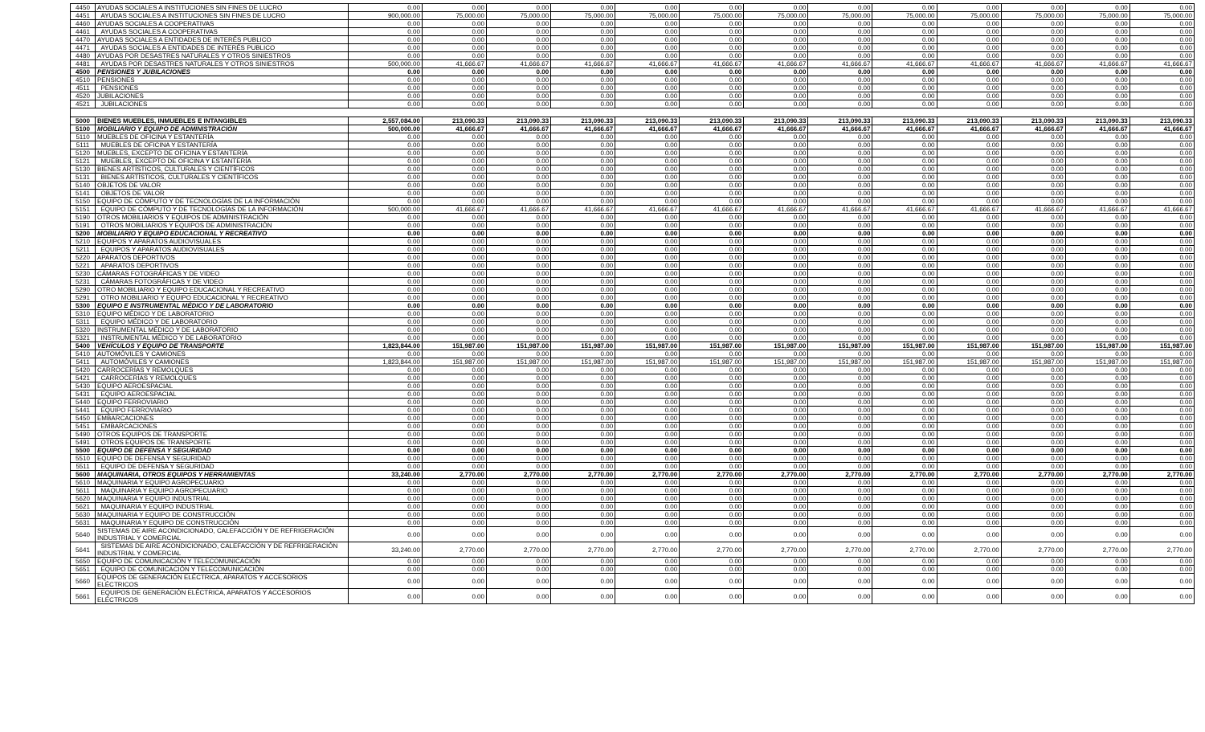| 4450 | AYUDAS SOCIALES A INSTITUCIONES SIN FINES DE LUCRO | 0.00 | 0.00 | 0.00 | 0.00 | 0.00 | 0.00 | 0.00 | 0.00 | 0.00 | 0.00 | 0.00 | 0.00 | 0.00 |
| 4451 | AYUDAS SOCIALES A INSTITUCIONES SIN FINES DE LUCRO | 900,000.00 | 75,000.00 | 75,000.00 | 75,000.00 | 75,000.00 | 75,000.00 | 75,000.00 | 75,000.00 | 75,000.00 | 75,000.00 | 75,000.00 | 75,000.00 | 75,000.00 |
| 4460 | AYUDAS SOCIALES A COOPERATIVAS | 0.00 | 0.00 | 0.00 | 0.00 | 0.00 | 0.00 | 0.00 | 0.00 | 0.00 | 0.00 | 0.00 | 0.00 | 0.00 |
| 4461 | AYUDAS SOCIALES A COOPERATIVAS | 0.00 | 0.00 | 0.00 | 0.00 | 0.00 | 0.00 | 0.00 | 0.00 | 0.00 | 0.00 | 0.00 | 0.00 | 0.00 |
| 4470 | AYUDAS SOCIALES A ENTIDADES DE INTERÉS PUBLICO | 0.00 | 0.00 | 0.00 | 0.00 | 0.00 | 0.00 | 0.00 | 0.00 | 0.00 | 0.00 | 0.00 | 0.00 | 0.00 |
| 4471 | AYUDAS SOCIALES A ENTIDADES DE INTERÉS PUBLICO | 0.00 | 0.00 | 0.00 | 0.00 | 0.00 | 0.00 | 0.00 | 0.00 | 0.00 | 0.00 | 0.00 | 0.00 | 0.00 |
| 4480 | AYUDAS POR DESASTRES NATURALES Y OTROS SINIESTROS | 0.00 | 0.00 | 0.00 | 0.00 | 0.00 | 0.00 | 0.00 | 0.00 | 0.00 | 0.00 | 0.00 | 0.00 | 0.00 |
| 4481 | AYUDAS POR DESASTRES NATURALES Y OTROS SINIESTROS | 500,000.00 | 41,666.67 | 41,666.67 | 41,666.67 | 41,666.67 | 41,666.67 | 41,666.67 | 41,666.67 | 41,666.67 | 41,666.67 | 41,666.67 | 41,666.67 | 41,666.67 |
| 4500 | PENSIONES Y JUBILACIONES | 0.00 | 0.00 | 0.00 | 0.00 | 0.00 | 0.00 | 0.00 | 0.00 | 0.00 | 0.00 | 0.00 | 0.00 | 0.00 |
| 4510 | PENSIONES | 0.00 | 0.00 | 0.00 | 0.00 | 0.00 | 0.00 | 0.00 | 0.00 | 0.00 | 0.00 | 0.00 | 0.00 | 0.00 |
| 4511 | PENSIONES | 0.00 | 0.00 | 0.00 | 0.00 | 0.00 | 0.00 | 0.00 | 0.00 | 0.00 | 0.00 | 0.00 | 0.00 | 0.00 |
| 4520 | JUBILACIONES | 0.00 | 0.00 | 0.00 | 0.00 | 0.00 | 0.00 | 0.00 | 0.00 | 0.00 | 0.00 | 0.00 | 0.00 | 0.00 |
| 4521 | JUBILACIONES | 0.00 | 0.00 | 0.00 | 0.00 | 0.00 | 0.00 | 0.00 | 0.00 | 0.00 | 0.00 | 0.00 | 0.00 | 0.00 |
| 5000 | BIENES MUEBLES, INMUEBLES E INTANGIBLES | 2,557,084.00 | 213,090.33 | 213,090.33 | 213,090.33 | 213,090.33 | 213,090.33 | 213,090.33 | 213,090.33 | 213,090.33 | 213,090.33 | 213,090.33 | 213,090.33 | 213,090.33 |
| 5100 | MOBILIARIO Y EQUIPO DE ADMINISTRACIÓN | 500,000.00 | 41,666.67 | 41,666.67 | 41,666.67 | 41,666.67 | 41,666.67 | 41,666.67 | 41,666.67 | 41,666.67 | 41,666.67 | 41,666.67 | 41,666.67 | 41,666.67 |
| 5110 | MUEBLES DE OFICINA Y ESTANTERÍA | 0.00 | 0.00 | 0.00 | 0.00 | 0.00 | 0.00 | 0.00 | 0.00 | 0.00 | 0.00 | 0.00 | 0.00 | 0.00 |
| 5111 | MUEBLES DE OFICINA Y ESTANTERÍA | 0.00 | 0.00 | 0.00 | 0.00 | 0.00 | 0.00 | 0.00 | 0.00 | 0.00 | 0.00 | 0.00 | 0.00 | 0.00 |
| 5120 | MUEBLES, EXCEPTO DE OFICINA Y ESTANTERÍA | 0.00 | 0.00 | 0.00 | 0.00 | 0.00 | 0.00 | 0.00 | 0.00 | 0.00 | 0.00 | 0.00 | 0.00 | 0.00 |
| 5121 | MUEBLES, EXCEPTO DE OFICINA Y ESTANTERÍA | 0.00 | 0.00 | 0.00 | 0.00 | 0.00 | 0.00 | 0.00 | 0.00 | 0.00 | 0.00 | 0.00 | 0.00 | 0.00 |
| 5130 | BIENES ARTÍSTICOS, CULTURALES Y CIENTÍFICOS | 0.00 | 0.00 | 0.00 | 0.00 | 0.00 | 0.00 | 0.00 | 0.00 | 0.00 | 0.00 | 0.00 | 0.00 | 0.00 |
| 5131 | BIENES ARTÍSTICOS, CULTURALES Y CIENTÍFICOS | 0.00 | 0.00 | 0.00 | 0.00 | 0.00 | 0.00 | 0.00 | 0.00 | 0.00 | 0.00 | 0.00 | 0.00 | 0.00 |
| 5140 | OBJETOS DE VALOR | 0.00 | 0.00 | 0.00 | 0.00 | 0.00 | 0.00 | 0.00 | 0.00 | 0.00 | 0.00 | 0.00 | 0.00 | 0.00 |
| 5141 | OBJETOS DE VALOR | 0.00 | 0.00 | 0.00 | 0.00 | 0.00 | 0.00 | 0.00 | 0.00 | 0.00 | 0.00 | 0.00 | 0.00 | 0.00 |
| 5150 | EQUIPO DE CÓMPUTO Y DE TECNOLOGÍAS DE LA INFORMACIÓN | 0.00 | 0.00 | 0.00 | 0.00 | 0.00 | 0.00 | 0.00 | 0.00 | 0.00 | 0.00 | 0.00 | 0.00 | 0.00 |
| 5151 | EQUIPO DE CÓMPUTO Y DE TECNOLOGÍAS DE LA INFORMACIÓN | 500,000.00 | 41,666.67 | 41,666.67 | 41,666.67 | 41,666.67 | 41,666.67 | 41,666.67 | 41,666.67 | 41,666.67 | 41,666.67 | 41,666.67 | 41,666.67 | 41,666.67 |
| 5190 | OTROS MOBILIARIOS Y EQUIPOS DE ADMINISTRACIÓN | 0.00 | 0.00 | 0.00 | 0.00 | 0.00 | 0.00 | 0.00 | 0.00 | 0.00 | 0.00 | 0.00 | 0.00 | 0.00 |
| 5191 | OTROS MOBILIARIOS Y EQUIPOS DE ADMINISTRACIÓN | 0.00 | 0.00 | 0.00 | 0.00 | 0.00 | 0.00 | 0.00 | 0.00 | 0.00 | 0.00 | 0.00 | 0.00 | 0.00 |
| 5200 | MOBILIARIO Y EQUIPO EDUCACIONAL Y RECREATIVO | 0.00 | 0.00 | 0.00 | 0.00 | 0.00 | 0.00 | 0.00 | 0.00 | 0.00 | 0.00 | 0.00 | 0.00 | 0.00 |
| 5210 | EQUIPOS Y APARATOS AUDIOVISUALES | 0.00 | 0.00 | 0.00 | 0.00 | 0.00 | 0.00 | 0.00 | 0.00 | 0.00 | 0.00 | 0.00 | 0.00 | 0.00 |
| 5211 | EQUIPOS Y APARATOS AUDIOVISUALES | 0.00 | 0.00 | 0.00 | 0.00 | 0.00 | 0.00 | 0.00 | 0.00 | 0.00 | 0.00 | 0.00 | 0.00 | 0.00 |
| 5220 | APARATOS DEPORTIVOS | 0.00 | 0.00 | 0.00 | 0.00 | 0.00 | 0.00 | 0.00 | 0.00 | 0.00 | 0.00 | 0.00 | 0.00 | 0.00 |
| 5221 | APARATOS DEPORTIVOS | 0.00 | 0.00 | 0.00 | 0.00 | 0.00 | 0.00 | 0.00 | 0.00 | 0.00 | 0.00 | 0.00 | 0.00 | 0.00 |
| 5230 | CÁMARAS FOTOGRÁFICAS Y DE VIDEO | 0.00 | 0.00 | 0.00 | 0.00 | 0.00 | 0.00 | 0.00 | 0.00 | 0.00 | 0.00 | 0.00 | 0.00 | 0.00 |
| 5231 | CÁMARAS FOTOGRÁFICAS Y DE VIDEO | 0.00 | 0.00 | 0.00 | 0.00 | 0.00 | 0.00 | 0.00 | 0.00 | 0.00 | 0.00 | 0.00 | 0.00 | 0.00 |
| 5290 | OTRO MOBILIARIO Y EQUIPO EDUCACIONAL Y RECREATIVO | 0.00 | 0.00 | 0.00 | 0.00 | 0.00 | 0.00 | 0.00 | 0.00 | 0.00 | 0.00 | 0.00 | 0.00 | 0.00 |
| 5291 | OTRO MOBILIARIO Y EQUIPO EDUCACIONAL Y RECREATIVO | 0.00 | 0.00 | 0.00 | 0.00 | 0.00 | 0.00 | 0.00 | 0.00 | 0.00 | 0.00 | 0.00 | 0.00 | 0.00 |
| 5300 | EQUIPO E INSTRUMENTAL MÉDICO Y DE LABORATORIO | 0.00 | 0.00 | 0.00 | 0.00 | 0.00 | 0.00 | 0.00 | 0.00 | 0.00 | 0.00 | 0.00 | 0.00 | 0.00 |
| 5310 | EQUIPO MÉDICO Y DE LABORATORIO | 0.00 | 0.00 | 0.00 | 0.00 | 0.00 | 0.00 | 0.00 | 0.00 | 0.00 | 0.00 | 0.00 | 0.00 | 0.00 |
| 5311 | EQUIPO MÉDICO Y DE LABORATORIO | 0.00 | 0.00 | 0.00 | 0.00 | 0.00 | 0.00 | 0.00 | 0.00 | 0.00 | 0.00 | 0.00 | 0.00 | 0.00 |
| 5320 | INSTRUMENTAL MÉDICO Y DE LABORATORIO | 0.00 | 0.00 | 0.00 | 0.00 | 0.00 | 0.00 | 0.00 | 0.00 | 0.00 | 0.00 | 0.00 | 0.00 | 0.00 |
| 5321 | INSTRUMENTAL MÉDICO Y DE LABORATORIO | 0.00 | 0.00 | 0.00 | 0.00 | 0.00 | 0.00 | 0.00 | 0.00 | 0.00 | 0.00 | 0.00 | 0.00 | 0.00 |
| 5400 | VEHÍCULOS Y EQUIPO DE TRANSPORTE | 1,823,844.00 | 151,987.00 | 151,987.00 | 151,987.00 | 151,987.00 | 151,987.00 | 151,987.00 | 151,987.00 | 151,987.00 | 151,987.00 | 151,987.00 | 151,987.00 | 151,987.00 |
| 5410 | AUTOMÓVILES Y CAMIONES | 0.00 | 0.00 | 0.00 | 0.00 | 0.00 | 0.00 | 0.00 | 0.00 | 0.00 | 0.00 | 0.00 | 0.00 | 0.00 |
| 5411 | AUTOMÓVILES Y CAMIONES | 1,823,844.00 | 151,987.00 | 151,987.00 | 151,987.00 | 151,987.00 | 151,987.00 | 151,987.00 | 151,987.00 | 151,987.00 | 151,987.00 | 151,987.00 | 151,987.00 | 151,987.00 |
| 5420 | CARROCERÍAS Y REMOLQUES | 0.00 | 0.00 | 0.00 | 0.00 | 0.00 | 0.00 | 0.00 | 0.00 | 0.00 | 0.00 | 0.00 | 0.00 | 0.00 |
| 5421 | CARROCERÍAS Y REMOLQUES | 0.00 | 0.00 | 0.00 | 0.00 | 0.00 | 0.00 | 0.00 | 0.00 | 0.00 | 0.00 | 0.00 | 0.00 | 0.00 |
| 5430 | EQUIPO AEROESPACIAL | 0.00 | 0.00 | 0.00 | 0.00 | 0.00 | 0.00 | 0.00 | 0.00 | 0.00 | 0.00 | 0.00 | 0.00 | 0.00 |
| 5431 | EQUIPO AEROESPACIAL | 0.00 | 0.00 | 0.00 | 0.00 | 0.00 | 0.00 | 0.00 | 0.00 | 0.00 | 0.00 | 0.00 | 0.00 | 0.00 |
| 5440 | EQUIPO FERROVIARIO | 0.00 | 0.00 | 0.00 | 0.00 | 0.00 | 0.00 | 0.00 | 0.00 | 0.00 | 0.00 | 0.00 | 0.00 | 0.00 |
| 5441 | EQUIPO FERROVIARIO | 0.00 | 0.00 | 0.00 | 0.00 | 0.00 | 0.00 | 0.00 | 0.00 | 0.00 | 0.00 | 0.00 | 0.00 | 0.00 |
| 5450 | EMBARCACIONES | 0.00 | 0.00 | 0.00 | 0.00 | 0.00 | 0.00 | 0.00 | 0.00 | 0.00 | 0.00 | 0.00 | 0.00 | 0.00 |
| 5451 | EMBARCACIONES | 0.00 | 0.00 | 0.00 | 0.00 | 0.00 | 0.00 | 0.00 | 0.00 | 0.00 | 0.00 | 0.00 | 0.00 | 0.00 |
| 5490 | OTROS EQUIPOS DE TRANSPORTE | 0.00 | 0.00 | 0.00 | 0.00 | 0.00 | 0.00 | 0.00 | 0.00 | 0.00 | 0.00 | 0.00 | 0.00 | 0.00 |
| 5491 | OTROS EQUIPOS DE TRANSPORTE | 0.00 | 0.00 | 0.00 | 0.00 | 0.00 | 0.00 | 0.00 | 0.00 | 0.00 | 0.00 | 0.00 | 0.00 | 0.00 |
| 5500 | EQUIPO DE DEFENSA Y SEGURIDAD | 0.00 | 0.00 | 0.00 | 0.00 | 0.00 | 0.00 | 0.00 | 0.00 | 0.00 | 0.00 | 0.00 | 0.00 | 0.00 |
| 5510 | EQUIPO DE DEFENSA Y SEGURIDAD | 0.00 | 0.00 | 0.00 | 0.00 | 0.00 | 0.00 | 0.00 | 0.00 | 0.00 | 0.00 | 0.00 | 0.00 | 0.00 |
| 5511 | EQUIPO DE DEFENSA Y SEGURIDAD | 0.00 | 0.00 | 0.00 | 0.00 | 0.00 | 0.00 | 0.00 | 0.00 | 0.00 | 0.00 | 0.00 | 0.00 | 0.00 |
| 5600 | MAQUINARIA, OTROS EQUIPOS Y HERRAMIENTAS | 33,240.00 | 2,770.00 | 2,770.00 | 2,770.00 | 2,770.00 | 2,770.00 | 2,770.00 | 2,770.00 | 2,770.00 | 2,770.00 | 2,770.00 | 2,770.00 | 2,770.00 |
| 5610 | MAQUINARIA Y EQUIPO AGROPECUARIO | 0.00 | 0.00 | 0.00 | 0.00 | 0.00 | 0.00 | 0.00 | 0.00 | 0.00 | 0.00 | 0.00 | 0.00 | 0.00 |
| 5611 | MAQUINARIA Y EQUIPO AGROPECUARIO | 0.00 | 0.00 | 0.00 | 0.00 | 0.00 | 0.00 | 0.00 | 0.00 | 0.00 | 0.00 | 0.00 | 0.00 | 0.00 |
| 5620 | MAQUINARIA Y EQUIPO INDUSTRIAL | 0.00 | 0.00 | 0.00 | 0.00 | 0.00 | 0.00 | 0.00 | 0.00 | 0.00 | 0.00 | 0.00 | 0.00 | 0.00 |
| 5621 | MAQUINARIA Y EQUIPO INDUSTRIAL | 0.00 | 0.00 | 0.00 | 0.00 | 0.00 | 0.00 | 0.00 | 0.00 | 0.00 | 0.00 | 0.00 | 0.00 | 0.00 |
| 5630 | MAQUINARIA Y EQUIPO DE CONSTRUCCIÓN | 0.00 | 0.00 | 0.00 | 0.00 | 0.00 | 0.00 | 0.00 | 0.00 | 0.00 | 0.00 | 0.00 | 0.00 | 0.00 |
| 5631 | MAQUINARIA Y EQUIPO DE CONSTRUCCIÓN | 0.00 | 0.00 | 0.00 | 0.00 | 0.00 | 0.00 | 0.00 | 0.00 | 0.00 | 0.00 | 0.00 | 0.00 | 0.00 |
| 5640 | SISTEMAS DE AIRE ACONDICIONADO, CALEFACCIÓN Y DE REFRIGERACIÓN INDUSTRIAL Y COMERCIAL | 0.00 | 0.00 | 0.00 | 0.00 | 0.00 | 0.00 | 0.00 | 0.00 | 0.00 | 0.00 | 0.00 | 0.00 | 0.00 |
| 5641 | SISTEMAS DE AIRE ACONDICIONADO, CALEFACCIÓN Y DE REFRIGERACIÓN INDUSTRIAL Y COMERCIAL | 33,240.00 | 2,770.00 | 2,770.00 | 2,770.00 | 2,770.00 | 2,770.00 | 2,770.00 | 2,770.00 | 2,770.00 | 2,770.00 | 2,770.00 | 2,770.00 | 2,770.00 |
| 5650 | EQUIPO DE COMUNICACIÓN Y TELECOMUNICACIÓN | 0.00 | 0.00 | 0.00 | 0.00 | 0.00 | 0.00 | 0.00 | 0.00 | 0.00 | 0.00 | 0.00 | 0.00 | 0.00 |
| 5651 | EQUIPO DE COMUNICACIÓN Y TELECOMUNICACIÓN | 0.00 | 0.00 | 0.00 | 0.00 | 0.00 | 0.00 | 0.00 | 0.00 | 0.00 | 0.00 | 0.00 | 0.00 | 0.00 |
| 5660 | EQUIPOS DE GENERACIÓN ELÉCTRICA, APARATOS Y ACCESORIOS ELÉCTRICOS | 0.00 | 0.00 | 0.00 | 0.00 | 0.00 | 0.00 | 0.00 | 0.00 | 0.00 | 0.00 | 0.00 | 0.00 | 0.00 |
| 5661 | EQUIPOS DE GENERACIÓN ELÉCTRICA, APARATOS Y ACCESORIOS ELÉCTRICOS | 0.00 | 0.00 | 0.00 | 0.00 | 0.00 | 0.00 | 0.00 | 0.00 | 0.00 | 0.00 | 0.00 | 0.00 | 0.00 |